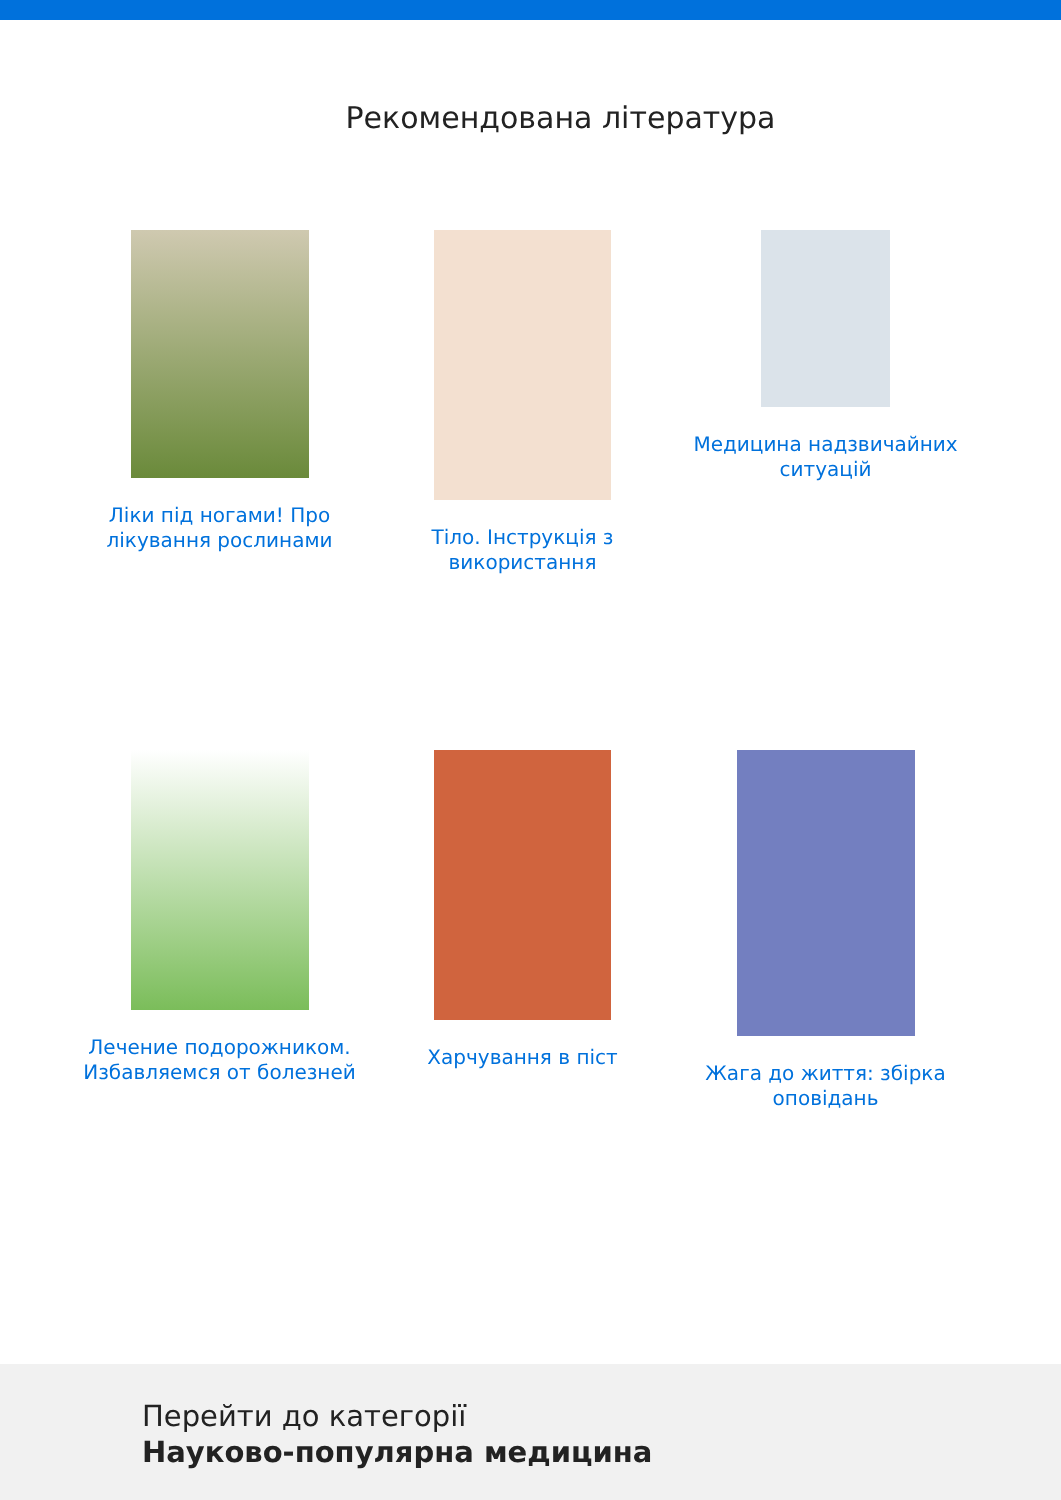Рекомендована література
Ліки під ногами! Про лікування рослинами
Тіло. Інструкція з використання
Медицина надзвичайних ситуацій
Лечение подорожником. Избавляемся от болезней
Харчування в піст
Жага до життя: збірка оповідань
Перейти до категорії
Науково-популярна медицина